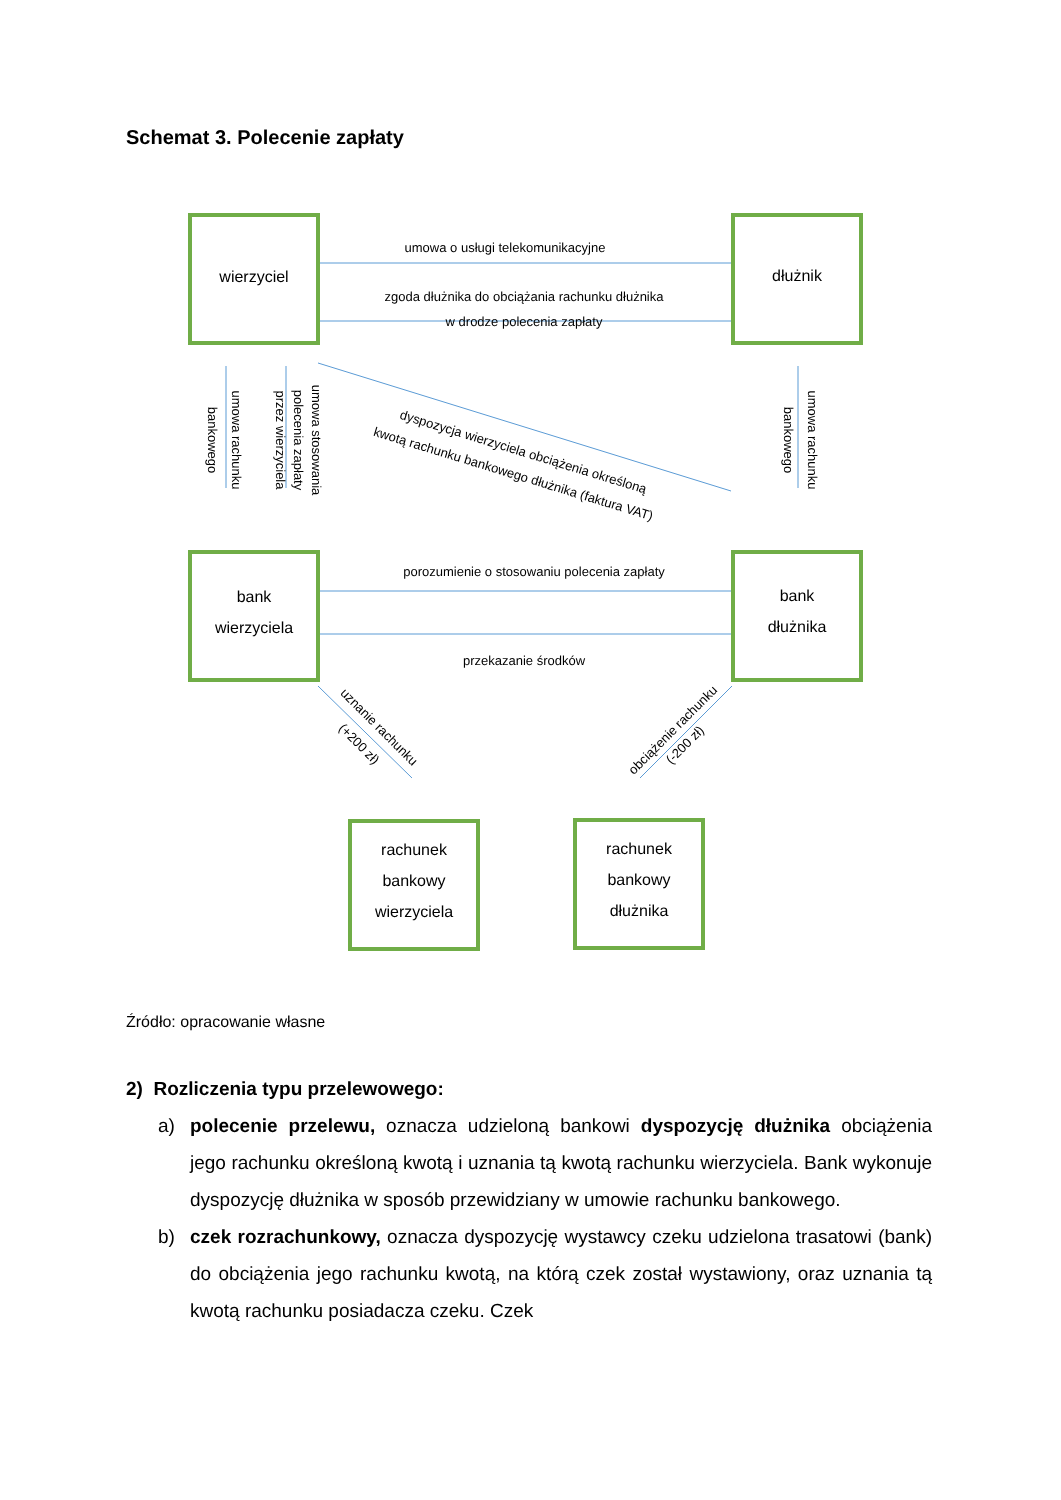Schemat 3. Polecenie zapłaty
wierzyciel
dłużnik
bank
wierzyciela
bank
dłużnika
rachunek
bankowy
wierzyciela
rachunek
bankowy
dłużnika
umowa o usługi telekomunikacyjne
zgoda dłużnika do obciążania rachunku dłużnika
w drodze polecenia zapłaty
porozumienie o stosowaniu polecenia zapłaty
przekazanie środków
dyspozycja wierzyciela obciążenia określoną
kwotą rachunku bankowego dłużnika (faktura VAT)
umowa rachunku
bankowego
umowa stosowania
polecenia zapłaty
przez wierzyciela
umowa rachunku
bankowego
uznanie rachunku
(+200 zł)
obciążenie rachunku
(-200 zł)
Źródło: opracowanie własne
2) Rozliczenia typu przelewowego:
a) polecenie przelewu, oznacza udzieloną bankowi dyspozycję dłużnika obciążenia jego rachunku określoną kwotą i uznania tą kwotą rachunku wierzyciela. Bank wykonuje dyspozycję dłużnika w sposób przewidziany w umowie rachunku bankowego.
b) czek rozrachunkowy, oznacza dyspozycję wystawcy czeku udzielona trasatowi (bank) do obciążenia jego rachunku kwotą, na którą czek został wystawiony, oraz uznania tą kwotą rachunku posiadacza czeku. Czek